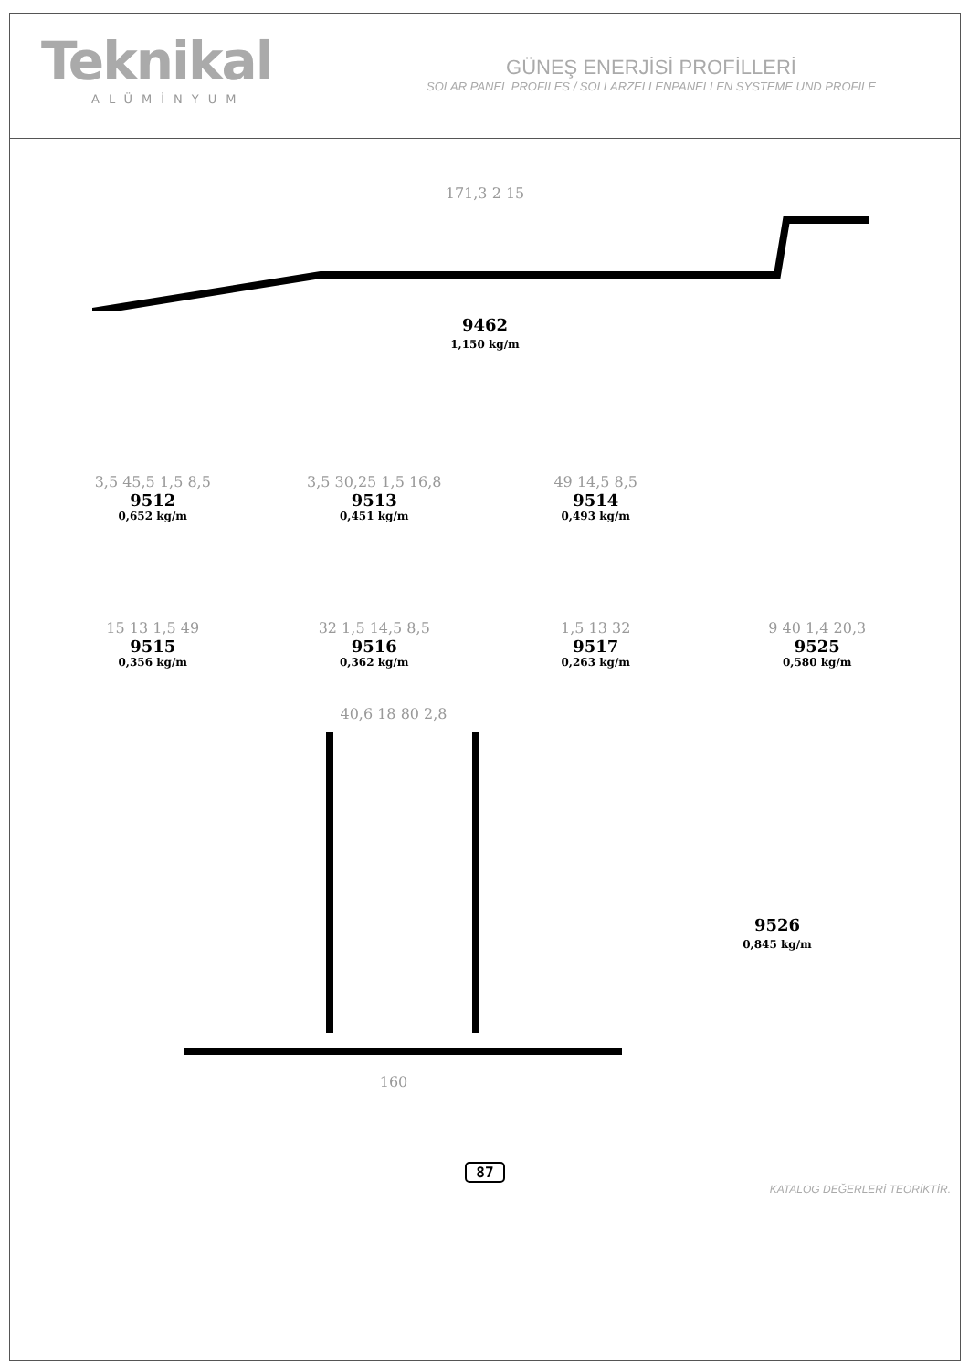Teknikal
ALÜMİNYUM
GÜNEŞ ENERJİSİ PROFİLLERİ
SOLAR PANEL PROFILES / SOLLARZELLENPANELLEN SYSTEME UND PROFILE
171,3 2 15
9462
1,150 kg/m
3,5 45,5 1,5 8,5
9512
0,652 kg/m
3,5 30,25 1,5 16,8
9513
0,451 kg/m
49 14,5 8,5
9514
0,493 kg/m
15 13 1,5 49
9515
0,356 kg/m
32 1,5 14,5 8,5
9516
0,362 kg/m
1,5 13 32
9517
0,263 kg/m
9 40 1,4 20,3
9525
0,580 kg/m
40,6 18 80 2,8
160
9526
0,845 kg/m
87
KATALOG DEĞERLERİ TEORİKTİR.